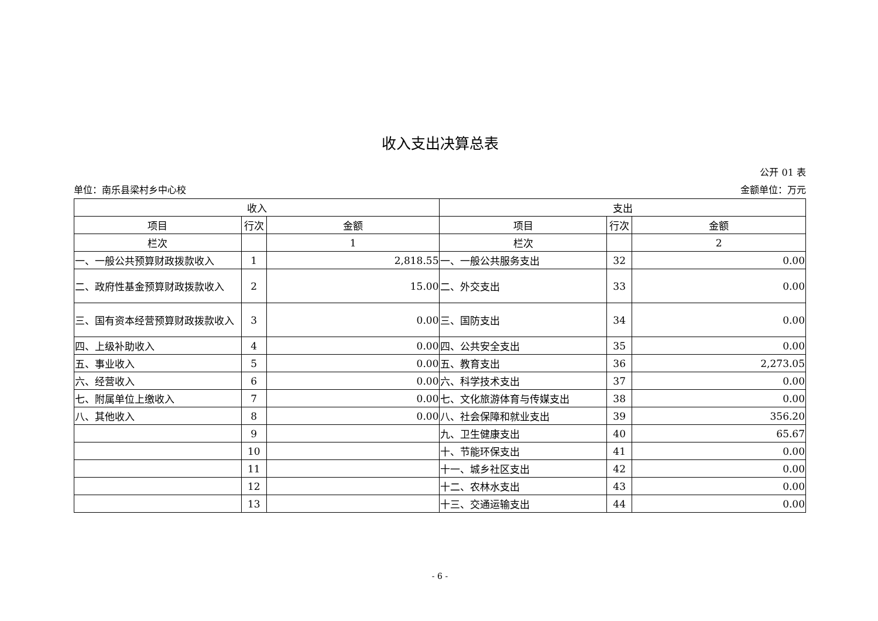收入支出决算总表
公开 01 表
单位：南乐县梁村乡中心校 金额单位：万元
| 收入 | | | 支出 | | |
| 项目 | 行次 | 金额 | 项目 | 行次 | 金额 |
| 栏次 | | 1 | 栏次 | | 2 |
| 一、一般公共预算财政拨款收入 | 1 | 2,818.55 | 一、一般公共服务支出 | 32 | 0.00 |
| 二、政府性基金预算财政拨款收入 | 2 | 15.00 | 二、外交支出 | 33 | 0.00 |
| 三、国有资本经营预算财政拨款收入 | 3 | 0.00 | 三、国防支出 | 34 | 0.00 |
| 四、上级补助收入 | 4 | 0.00 | 四、公共安全支出 | 35 | 0.00 |
| 五、事业收入 | 5 | 0.00 | 五、教育支出 | 36 | 2,273.05 |
| 六、经营收入 | 6 | 0.00 | 六、科学技术支出 | 37 | 0.00 |
| 七、附属单位上缴收入 | 7 | 0.00 | 七、文化旅游体育与传媒支出 | 38 | 0.00 |
| 八、其他收入 | 8 | 0.00 | 八、社会保障和就业支出 | 39 | 356.20 |
| | 9 | | 九、卫生健康支出 | 40 | 65.67 |
| | 10 | | 十、节能环保支出 | 41 | 0.00 |
| | 11 | | 十一、城乡社区支出 | 42 | 0.00 |
| | 12 | | 十二、农林水支出 | 43 | 0.00 |
| | 13 | | 十三、交通运输支出 | 44 | 0.00 |
- 6 -